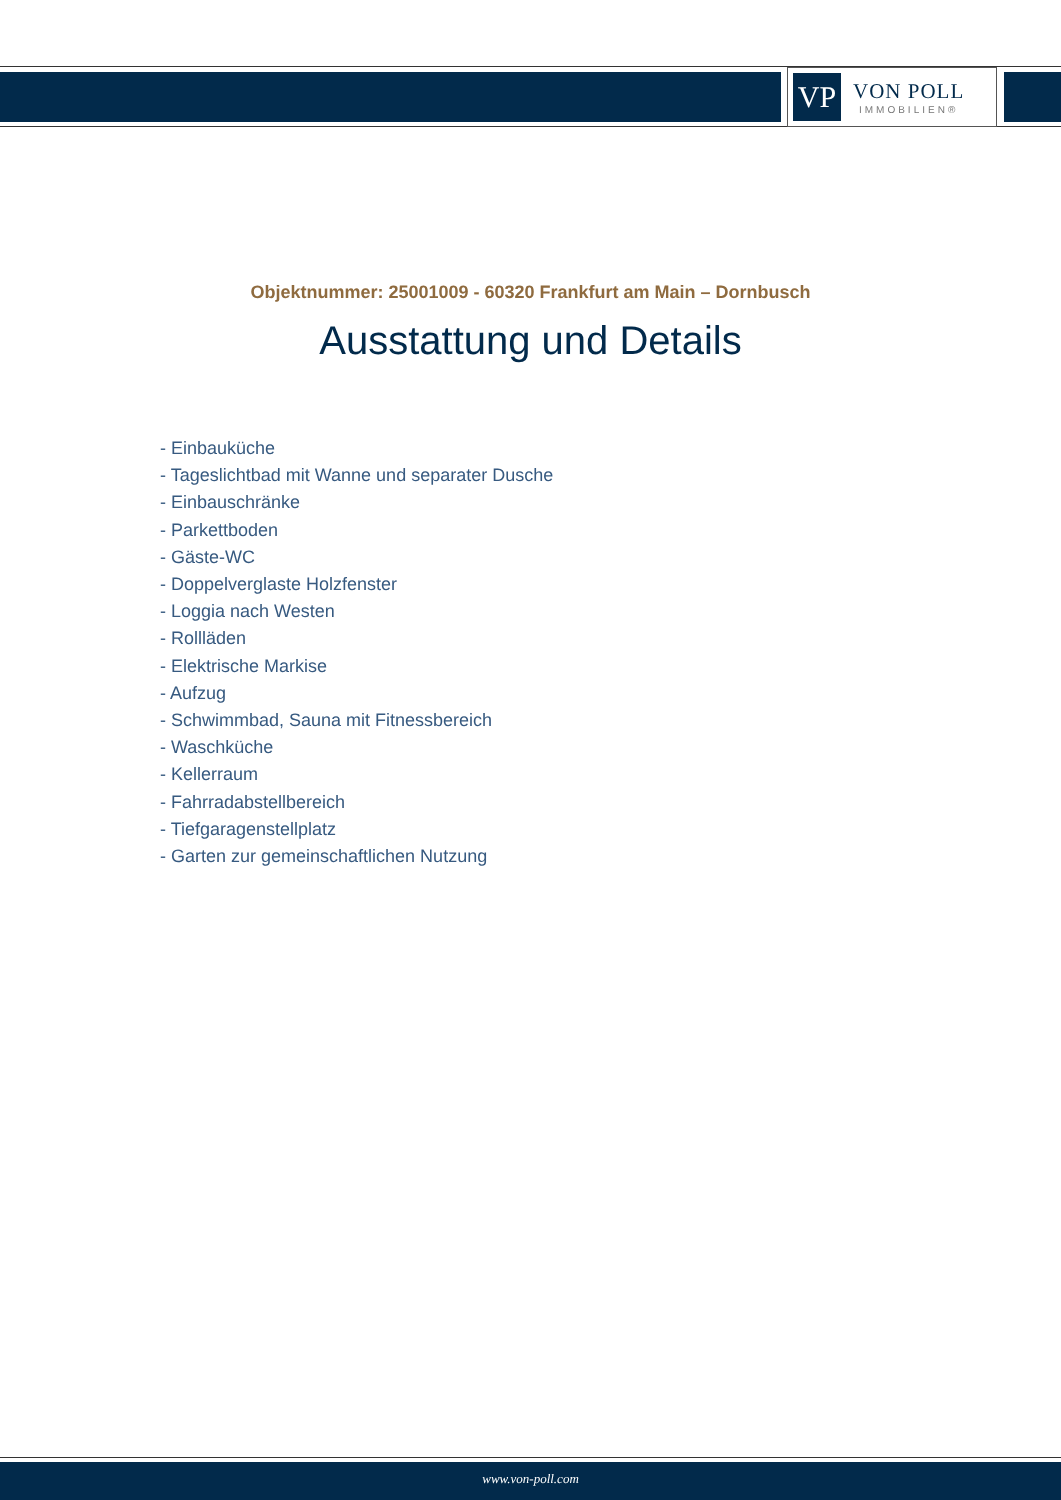VP
VON POLL
IMMOBILIEN®
Objektnummer: 25001009 - 60320 Frankfurt am Main – Dornbusch
Ausstattung und Details
- Einbauküche
- Tageslichtbad mit Wanne und separater Dusche
- Einbauschränke
- Parkettboden
- Gäste-WC
- Doppelverglaste Holzfenster
- Loggia nach Westen
- Rollläden
- Elektrische Markise
- Aufzug
- Schwimmbad, Sauna mit Fitnessbereich
- Waschküche
- Kellerraum
- Fahrradabstellbereich
- Tiefgaragenstellplatz
- Garten zur gemeinschaftlichen Nutzung
www.von-poll.com